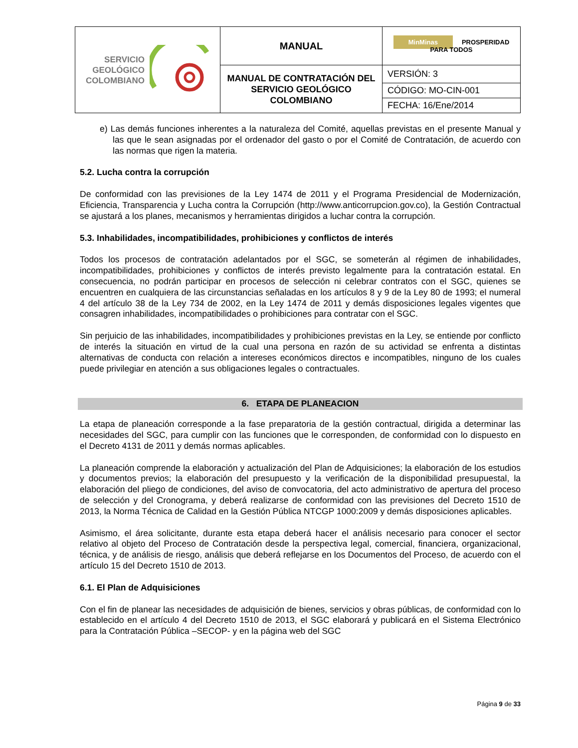| SERVICIO GEOLÓGICO COLOMBIANO | MANUAL | MinMinas PROSPERIDAD PARA TODOS |
| | MANUAL DE CONTRATACIÓN DEL SERVICIO GEOLÓGICO COLOMBIANO | VERSIÓN: 3 |
| | | CÓDIGO: MO-CIN-001 |
| | | FECHA: 16/Ene/2014 |
e) Las demás funciones inherentes a la naturaleza del Comité, aquellas previstas en el presente Manual y las que le sean asignadas por el ordenador del gasto o por el Comité de Contratación, de acuerdo con las normas que rigen la materia.
5.2. Lucha contra la corrupción
De conformidad con las previsiones de la Ley 1474 de 2011 y el Programa Presidencial de Modernización, Eficiencia, Transparencia y Lucha contra la Corrupción (http://www.anticorrupcion.gov.co), la Gestión Contractual se ajustará a los planes, mecanismos y herramientas dirigidos a luchar contra la corrupción.
5.3. Inhabilidades, incompatibilidades, prohibiciones y conflictos de interés
Todos los procesos de contratación adelantados por el SGC, se someterán al régimen de inhabilidades, incompatibilidades, prohibiciones y conflictos de interés previsto legalmente para la contratación estatal. En consecuencia, no podrán participar en procesos de selección ni celebrar contratos con el SGC, quienes se encuentren en cualquiera de las circunstancias señaladas en los artículos 8 y 9 de la Ley 80 de 1993; el numeral 4 del artículo 38 de la Ley 734 de 2002, en la Ley 1474 de 2011 y demás disposiciones legales vigentes que consagren inhabilidades, incompatibilidades o prohibiciones para contratar con el SGC.
Sin perjuicio de las inhabilidades, incompatibilidades y prohibiciones previstas en la Ley, se entiende por conflicto de interés la situación en virtud de la cual una persona en razón de su actividad se enfrenta a distintas alternativas de conducta con relación a intereses económicos directos e incompatibles, ninguno de los cuales puede privilegiar en atención a sus obligaciones legales o contractuales.
6. ETAPA DE PLANEACION
La etapa de planeación corresponde a la fase preparatoria de la gestión contractual, dirigida a determinar las necesidades del SGC, para cumplir con las funciones que le corresponden, de conformidad con lo dispuesto en el Decreto 4131 de 2011 y demás normas aplicables.
La planeación comprende la elaboración y actualización del Plan de Adquisiciones; la elaboración de los estudios y documentos previos; la elaboración del presupuesto y la verificación de la disponibilidad presupuestal, la elaboración del pliego de condiciones, del aviso de convocatoria, del acto administrativo de apertura del proceso de selección y del Cronograma, y deberá realizarse de conformidad con las previsiones del Decreto 1510 de 2013, la Norma Técnica de Calidad en la Gestión Pública NTCGP 1000:2009 y demás disposiciones aplicables.
Asimismo, el área solicitante, durante esta etapa deberá hacer el análisis necesario para conocer el sector relativo al objeto del Proceso de Contratación desde la perspectiva legal, comercial, financiera, organizacional, técnica, y de análisis de riesgo, análisis que deberá reflejarse en los Documentos del Proceso, de acuerdo con el artículo 15 del Decreto 1510 de 2013.
6.1. El Plan de Adquisiciones
Con el fin de planear las necesidades de adquisición de bienes, servicios y obras públicas, de conformidad con lo establecido en el artículo 4 del Decreto 1510 de 2013, el SGC elaborará y publicará en el Sistema Electrónico para la Contratación Pública –SECOP- y en la página web del SGC
Página 9 de 33